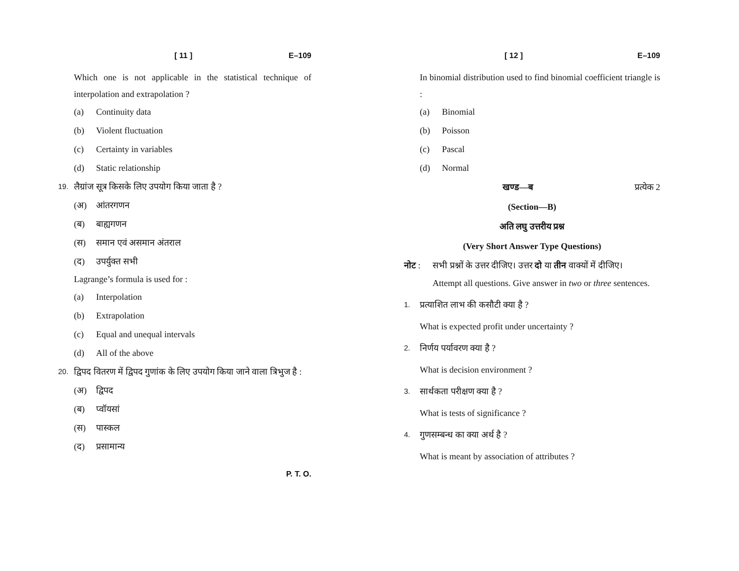[ 11 ] E–109
Which one is not applicable in the statistical technique of interpolation and extrapolation ?
(a) Continuity data
(b) Violent fluctuation
(c) Certainty in variables
(d) Static relationship
19. लैग्रांज सूत्र किसके लिए उपयोग किया जाता है ?
(अ) आंतरगणन
(ब) बाह्यगणन
(स) समान एवं असमान अंतराल
(द) उपर्युक्त सभी
Lagrange’s formula is used for :
(a) Interpolation
(b) Extrapolation
(c) Equal and unequal intervals
(d) All of the above
20. द्विपद वितरण में द्विपद गुणांक के लिए उपयोग किया जाने वाला त्रिभुज है :
(अ) द्विपद
(ब) प्वॉयसां
(स) पास्कल
(द) प्रसामान्य
P. T. O.
[ 12 ] E–109
In binomial distribution used to find binomial coefficient triangle is :
(a) Binomial
(b) Poisson
(c) Pascal
(d) Normal
खण्ड—ब प्रत्येक 2
(Section—B)
अति लघु उत्तरीय प्रश्न
(Very Short Answer Type Questions)
नोट : सभी प्रश्नों के उत्तर दीजिए। उत्तर दो या तीन वाक्यों में दीजिए।
Attempt all questions. Give answer in two or three sentences.
1. प्रत्याशित लाभ की कसौटी क्या है ?
What is expected profit under uncertainty ?
2. निर्णय पर्यावरण क्या है ?
What is decision environment ?
3. सार्थकता परीक्षण क्या है ?
What is tests of significance ?
4. गुणसम्बन्ध का क्या अर्थ है ?
What is meant by association of attributes ?